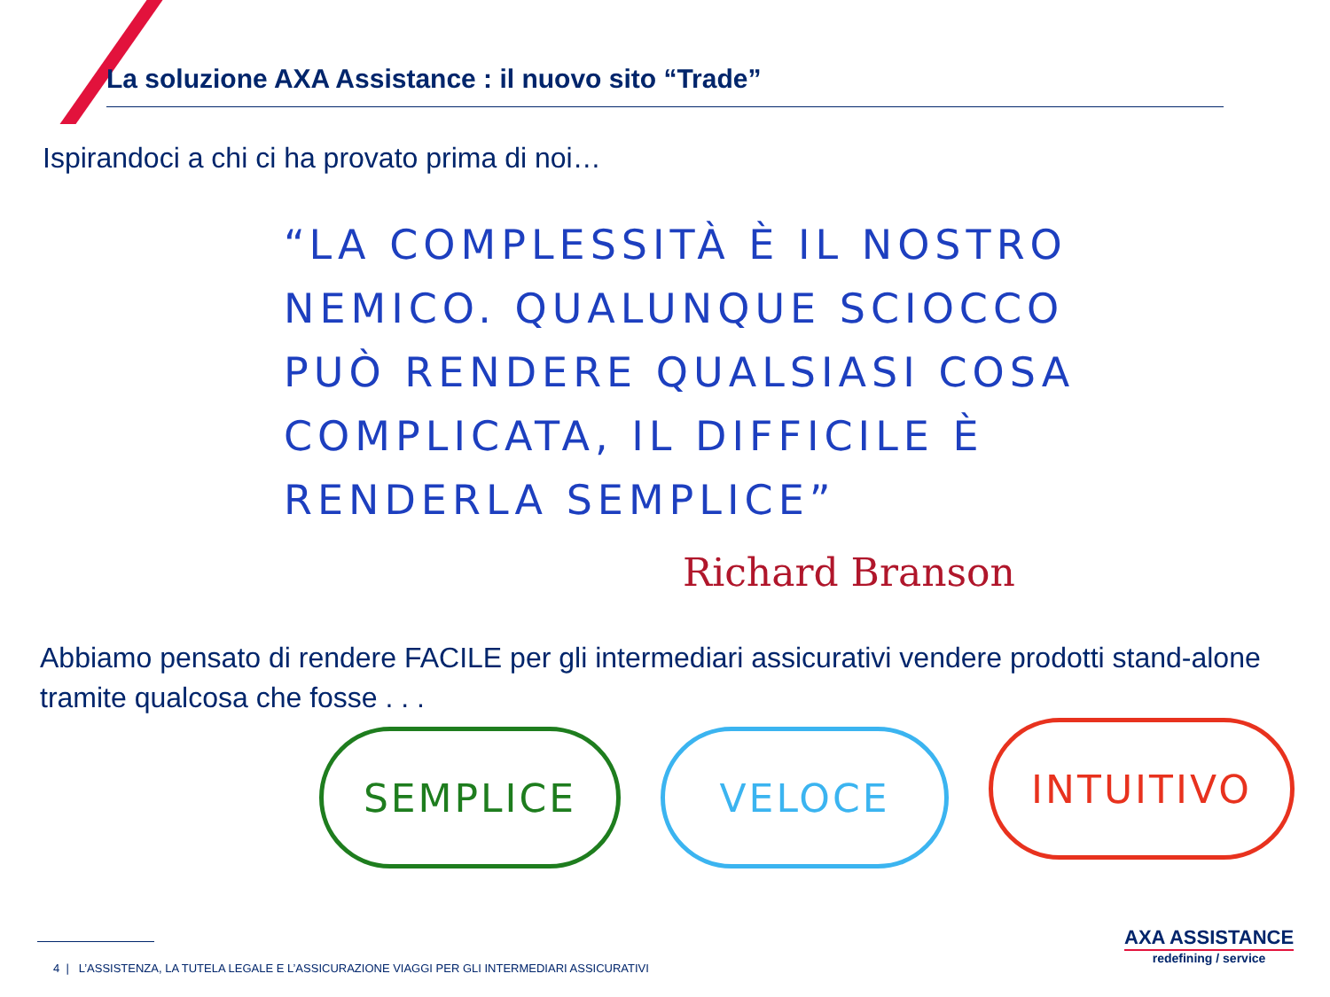La soluzione AXA Assistance : il nuovo sito “Trade”
Ispirandoci a chi ci ha provato prima di noi…
“LA COMPLESSITÀ È IL NOSTRO NEMICO. QUALUNQUE SCIOCCO PUÒ RENDERE QUALSIASI COSA COMPLICATA, IL DIFFICILE È RENDERLA SEMPLICE”
Richard Branson
Abbiamo pensato di rendere FACILE per gli intermediari assicurativi vendere prodotti stand-alone tramite qualcosa che fosse . . .
SEMPLICE VELOCE INTUITIVO
4 | L’ASSISTENZA, LA TUTELA LEGALE E L’ASSICURAZIONE VIAGGI PER GLI INTERMEDIARI ASSICURATIVI
AXA ASSISTANCE
redefining / service